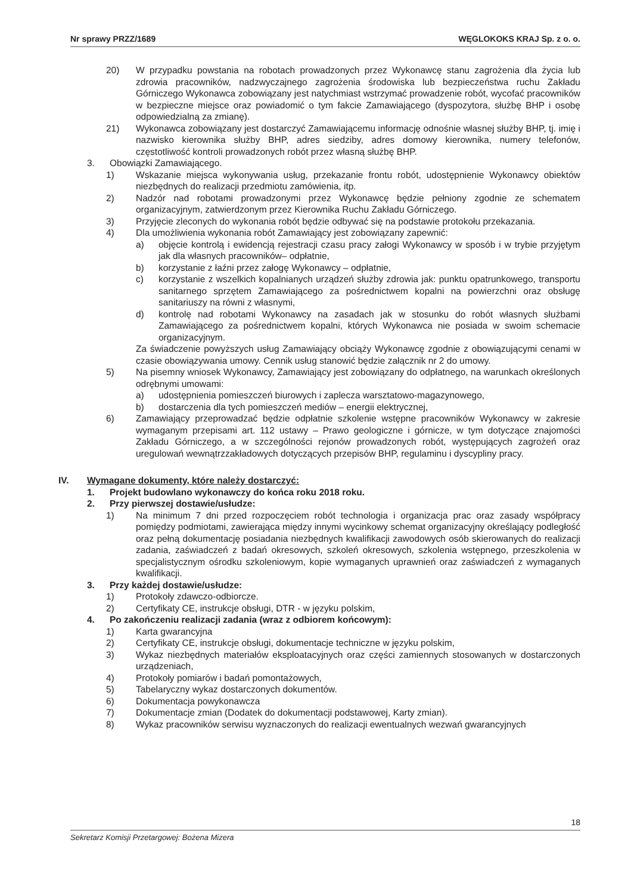Nr sprawy PRZZ/1689 WĘGLOKOKS KRAJ Sp. z o. o.
20) W przypadku powstania na robotach prowadzonych przez Wykonawcę stanu zagrożenia dla życia lub zdrowia pracowników, nadzwyczajnego zagrożenia środowiska lub bezpieczeństwa ruchu Zakładu Górniczego Wykonawca zobowiązany jest natychmiast wstrzymać prowadzenie robót, wycofać pracowników w bezpieczne miejsce oraz powiadomić o tym fakcie Zamawiającego (dyspozytora, służbę BHP i osobę odpowiedzialną za zmianę).
21) Wykonawca zobowiązany jest dostarczyć Zamawiającemu informację odnośnie własnej służby BHP, tj. imię i nazwisko kierownika służby BHP, adres siedziby, adres domowy kierownika, numery telefonów, częstotliwość kontroli prowadzonych robót przez własną służbę BHP.
3. Obowiązki Zamawiającego.
1) Wskazanie miejsca wykonywania usług, przekazanie frontu robót, udostępnienie Wykonawcy obiektów niezbędnych do realizacji przedmiotu zamówienia, itp.
2) Nadzór nad robotami prowadzonymi przez Wykonawcę będzie pełniony zgodnie ze schematem organizacyjnym, zatwierdzonym przez Kierownika Ruchu Zakładu Górniczego.
3) Przyjęcie zleconych do wykonania robót będzie odbywać się na podstawie protokołu przekazania.
4) Dla umożliwienia wykonania robót Zamawiający jest zobowiązany zapewnić:
a) objęcie kontrolą i ewidencją rejestracji czasu pracy załogi Wykonawcy w sposób i w trybie przyjętym jak dla własnych pracowników– odpłatnie,
b) korzystanie z łaźni przez załogę Wykonawcy – odpłatnie,
c) korzystanie z wszelkich kopalnianych urządzeń służby zdrowia jak: punktu opatrunkowego, transportu sanitarnego sprzętem Zamawiającego za pośrednictwem kopalni na powierzchni oraz obsługę sanitariuszy na równi z własnymi,
d) kontrolę nad robotami Wykonawcy na zasadach jak w stosunku do robót własnych służbami Zamawiającego za pośrednictwem kopalni, których Wykonawca nie posiada w swoim schemacie organizacyjnym.
Za świadczenie powyższych usług Zamawiający obciąży Wykonawcę zgodnie z obowiązującymi cenami w czasie obowiązywania umowy. Cennik usług stanowić będzie załącznik nr 2 do umowy.
5) Na pisemny wniosek Wykonawcy, Zamawiający jest zobowiązany do odpłatnego, na warunkach określonych odrębnymi umowami:
a) udostępnienia pomieszczeń biurowych i zaplecza warsztatowo-magazynowego,
b) dostarczenia dla tych pomieszczeń mediów – energii elektrycznej,
6) Zamawiający przeprowadzać będzie odpłatnie szkolenie wstępne pracowników Wykonawcy w zakresie wymaganym przepisami art. 112 ustawy – Prawo geologiczne i górnicze, w tym dotyczące znajomości Zakładu Górniczego, a w szczególności rejonów prowadzonych robót, występujących zagrożeń oraz uregulowań wewnątrzzakładowych dotyczących przepisów BHP, regulaminu i dyscypliny pracy.
IV. Wymagane dokumenty, które należy dostarczyć:
1. Projekt budowlano wykonawczy do końca roku 2018 roku.
2. Przy pierwszej dostawie/usłudze:
1) Na minimum 7 dni przed rozpoczęciem robót technologia i organizacja prac oraz zasady współpracy pomiędzy podmiotami, zawierająca między innymi wycinkowy schemat organizacyjny określający podległość oraz pełną dokumentację posiadania niezbędnych kwalifikacji zawodowych osób skierowanych do realizacji zadania, zaświadczeń z badań okresowych, szkoleń okresowych, szkolenia wstępnego, przeszkolenia w specjalistycznym ośrodku szkoleniowym, kopie wymaganych uprawnień oraz zaświadczeń z wymaganych kwalifikacji.
3. Przy każdej dostawie/usłudze:
1) Protokoły zdawczo-odbiorcze.
2) Certyfikaty CE, instrukcje obsługi, DTR - w języku polskim,
4. Po zakończeniu realizacji zadania (wraz z odbiorem końcowym):
1) Karta gwarancyjna
2) Certyfikaty CE, instrukcje obsługi, dokumentacje techniczne w języku polskim,
3) Wykaz niezbędnych materiałów eksploatacyjnych oraz części zamiennych stosowanych w dostarczonych urządzeniach,
4) Protokoły pomiarów i badań pomontażowych,
5) Tabelaryczny wykaz dostarczonych dokumentów.
6) Dokumentacja powykonawcza
7) Dokumentacje zmian (Dodatek do dokumentacji podstawowej, Karty zmian).
8) Wykaz pracowników serwisu wyznaczonych do realizacji ewentualnych wezwań gwarancyjnych
18
Sekretarz Komisji Przetargowej: Bożena Mizera